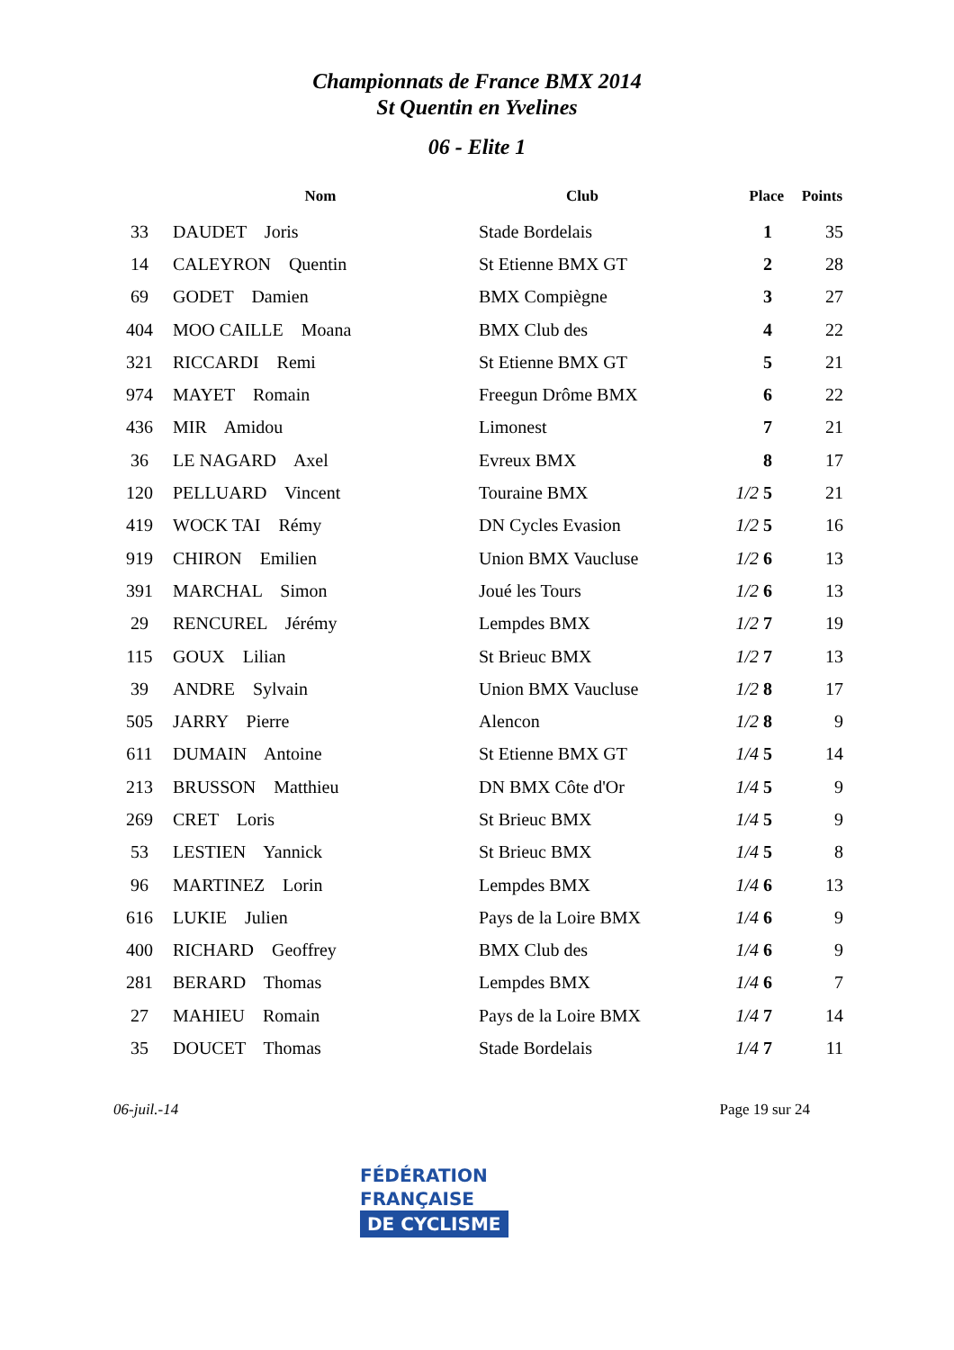Championnats de France BMX 2014
St Quentin en Yvelines
06 - Elite 1
| | Nom | Club | Place | Points |
| --- | --- | --- | --- | --- |
| 33 | DAUDET Joris | Stade Bordelais | 1 | 35 |
| 14 | CALEYRON Quentin | St Etienne BMX GT | 2 | 28 |
| 69 | GODET Damien | BMX Compiègne | 3 | 27 |
| 404 | MOO CAILLE Moana | BMX Club des | 4 | 22 |
| 321 | RICCARDI Remi | St Etienne BMX GT | 5 | 21 |
| 974 | MAYET Romain | Freegun Drôme BMX | 6 | 22 |
| 436 | MIR Amidou | Limonest | 7 | 21 |
| 36 | LE NAGARD Axel | Evreux BMX | 8 | 17 |
| 120 | PELLUARD Vincent | Touraine BMX | 1/2 5 | 21 |
| 419 | WOCK TAI Rémy | DN Cycles Evasion | 1/2 5 | 16 |
| 919 | CHIRON Emilien | Union BMX Vaucluse | 1/2 6 | 13 |
| 391 | MARCHAL Simon | Joué les Tours | 1/2 6 | 13 |
| 29 | RENCUREL Jérémy | Lempdes BMX | 1/2 7 | 19 |
| 115 | GOUX Lilian | St Brieuc BMX | 1/2 7 | 13 |
| 39 | ANDRE Sylvain | Union BMX Vaucluse | 1/2 8 | 17 |
| 505 | JARRY Pierre | Alencon | 1/2 8 | 9 |
| 611 | DUMAIN Antoine | St Etienne BMX GT | 1/4 5 | 14 |
| 213 | BRUSSON Matthieu | DN BMX Côte d'Or | 1/4 5 | 9 |
| 269 | CRET Loris | St Brieuc BMX | 1/4 5 | 9 |
| 53 | LESTIEN Yannick | St Brieuc BMX | 1/4 5 | 8 |
| 96 | MARTINEZ Lorin | Lempdes BMX | 1/4 6 | 13 |
| 616 | LUKIE Julien | Pays de la Loire BMX | 1/4 6 | 9 |
| 400 | RICHARD Geoffrey | BMX Club des | 1/4 6 | 9 |
| 281 | BERARD Thomas | Lempdes BMX | 1/4 6 | 7 |
| 27 | MAHIEU Romain | Pays de la Loire BMX | 1/4 7 | 14 |
| 35 | DOUCET Thomas | Stade Bordelais | 1/4 7 | 11 |
06-juil.-14 Page 19 sur 24
FÉDÉRATION
FRANÇAISE
DE CYCLISME